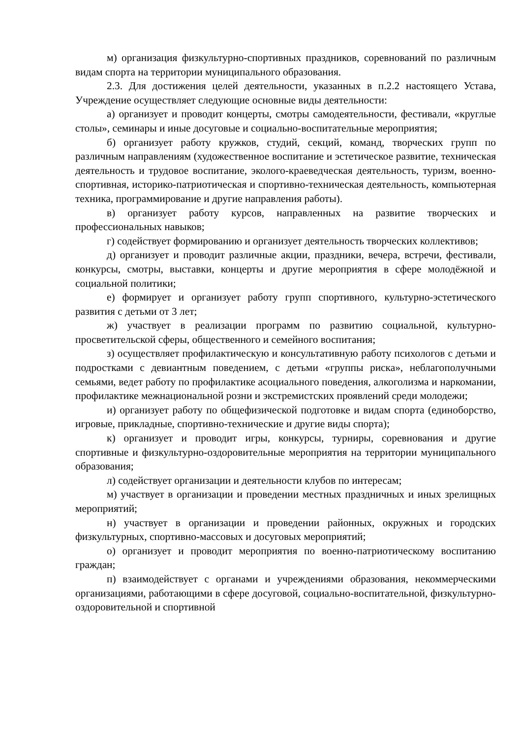м) организация физкультурно-спортивных праздников, соревнований по различным видам спорта на территории муниципального образования.
2.3. Для достижения целей деятельности, указанных в п.2.2 настоящего Устава, Учреждение осуществляет следующие основные виды деятельности:
а) организует и проводит концерты, смотры самодеятельности, фестивали, «круглые столы», семинары и иные досуговые и социально-воспитательные мероприятия;
б) организует работу кружков, студий, секций, команд, творческих групп по различным направлениям (художественное воспитание и эстетическое развитие, техническая деятельность и трудовое воспитание, эколого-краеведческая деятельность, туризм, военно-спортивная, историко-патриотическая и спортивно-техническая деятельность, компьютерная техника, программирование и другие направления работы).
в) организует работу курсов, направленных на развитие творческих и профессиональных навыков;
г) содействует формированию и организует деятельность творческих коллективов;
д) организует и проводит различные акции, праздники, вечера, встречи, фестивали, конкурсы, смотры, выставки, концерты и другие мероприятия в сфере молодёжной и социальной политики;
е) формирует и организует работу групп спортивного, культурно-эстетического развития с детьми от 3 лет;
ж) участвует в реализации программ по развитию социальной, культурно-просветительской сферы, общественного и семейного воспитания;
з) осуществляет профилактическую и консультативную работу психологов с детьми и подростками с девиантным поведением, с детьми «группы риска», неблагополучными семьями, ведет работу по профилактике асоциального поведения, алкоголизма и наркомании, профилактике межнациональной розни и экстремистских проявлений среди молодежи;
и) организует работу по общефизической подготовке и видам спорта (единоборство, игровые, прикладные, спортивно-технические и другие виды спорта);
к) организует и проводит игры, конкурсы, турниры, соревнования и другие спортивные и физкультурно-оздоровительные мероприятия на территории муниципального образования;
л) содействует организации и деятельности клубов по интересам;
м) участвует в организации и проведении местных праздничных и иных зрелищных мероприятий;
н) участвует в организации и проведении районных, окружных и городских физкультурных, спортивно-массовых и досуговых мероприятий;
о) организует и проводит мероприятия по военно-патриотическому воспитанию граждан;
п) взаимодействует с органами и учреждениями образования, некоммерческими организациями, работающими в сфере досуговой, социально-воспитательной, физкультурно-оздоровительной и спортивной